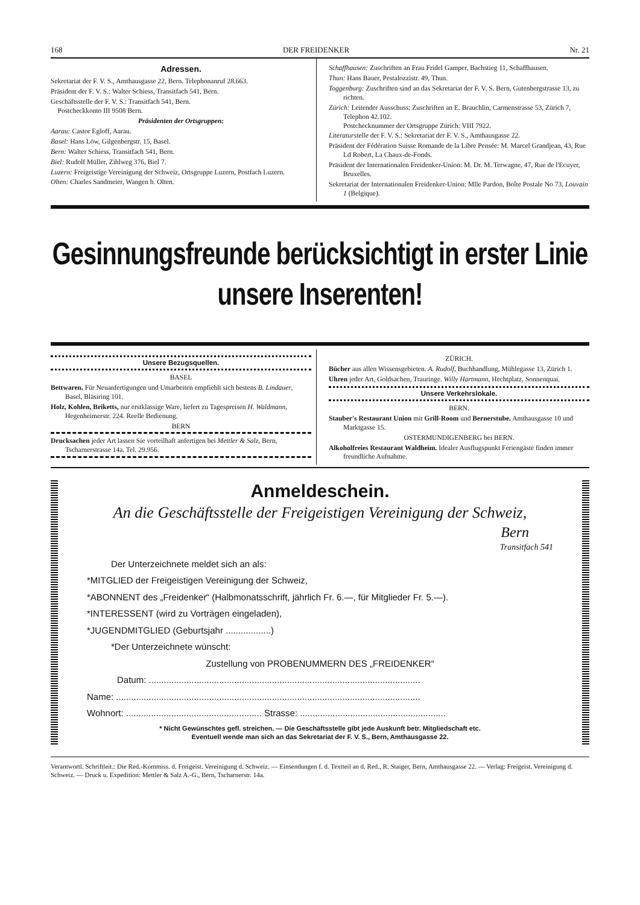168 DER FREIDENKER Nr. 21
Adressen.
Sekretariat der F. V. S., Amthausgasse 22, Bern. Telephonanruf 28.663.
Präsident der F. V. S.: Walter Schiess, Transitfach 541, Bern.
Geschäftsstelle der F. V. S.: Transitfach 541, Bern.
Postcheckkonto III 9508 Bern.
Präsidenten der Ortsgruppen:
Aarau: Castor Egloff, Aarau.
Basel: Hans Löw, Gilgenbergstr. 15, Basel.
Bern: Walter Schiess, Transitfach 541, Bern.
Biel: Rudolf Müller, Zihlweg 376, Biel 7.
Luzern: Freigeistige Vereinigung der Schweiz, Ortsgruppe Luzern, Postfach Luzern.
Olten: Charles Sandmeier, Wangen b. Olten.
Schaffhausen: Zuschriften an Frau Fridel Gamper, Bachstieg 11, Schaffhausen.
Thun: Hans Bauer, Pestalozzistr. 49, Thun.
Toggenburg: Zuschriften sind an das Sekretariat der F. V. S. Bern, Gutenbergstrasse 13, zu richten.
Zürich: Leitender Ausschuss: Zuschriften an E. Brauchlin, Carmenstrasse 53, Zürich 7, Telephon 42.102.
Postchecknummer der Ortsgruppe Zürich: VIII 7922.
Literaturstelle der F. V. S.: Sekretariat der F. V. S., Amthausgasse 22.
Präsident der Fédération Suisse Romande de la Libre Pensée: M. Marcel Grandjean, 43, Rue Ld Robert, La Chaux-de-Fonds.
Präsident der Internationalen Freidenker-Union: M. Dr. M. Terwagne, 47, Rue de l'Ecuyer, Bruxelles.
Sekretariat der Internationalen Freidenker-Union: Mlle Pardon, Boîte Postale No 73, Louvain 1 (Belgique).
Gesinnungsfreunde berücksichtigt in erster Linie unsere Inserenten!
Unsere Bezugsquellen.
BASEL
Bettwaren. Für Neuanfertigungen und Umarbeiten empfiehlt sich bestens B. Lindauer, Basel, Bläsiring 101.
Holz, Kohlen, Briketts, nur erstklassige Ware, liefert zu Tagespreisen H. Waldmann, Hegenheimerstr. 224. Reelle Bedienung.
BERN
Drucksachen jeder Art lassen Sie vorteilhaft anfertigen bei Mettler & Salz, Bern, Tscharnerstrasse 14a. Tel. 29.956.
ZÜRICH.
Bücher aus allen Wissensgebieten. A. Rudolf, Buchhandlung, Mühlegasse 13, Zürich 1.
Uhren jeder Art, Goldsachen, Trauringe. Willy Hartmann, Hechtplatz, Sonnenquai.
Unsere Verkehrslokale.
BERN.
Stauber's Restaurant Union mit Grill-Room und Bernerstube. Amthausgasse 10 und Marktgasse 15.
OSTERMUNDIGENBERG bei BERN.
Alkoholfreies Restaurant Waldheim. Idealer Ausflugspunkt Feriengäste finden immer freundliche Aufnahme.
Anmeldeschein.
An die Geschäftsstelle der Freigeistigen Vereinigung der Schweiz,
Bern
Transitfach 541
Der Unterzeichnete meldet sich an als:
*MITGLIED der Freigeistigen Vereinigung der Schweiz,
*ABONNENT des „Freidenker“ (Halbmonatsschrift, jährlich Fr. 6.—, für Mitglieder Fr. 5.—).
*INTERESSENT (wird zu Vorträgen eingeladen),
*JUGENDMITGLIED (Geburtsjahr ..................)
*Der Unterzeichnete wünscht:
Zustellung von PROBENUMMERN DES „FREIDENKER“
Datum: ............................................................................................................
Name: .........................................................................................................................
Wohnort: ...................................................... Strasse: ..........................................................
* Nicht Gewünschtes gefl. streichen. — Die Geschäftsstelle gibt jede Auskunft betr. Mitgliedschaft etc.
Eventuell wende man sich an das Sekretariat der F. V. S., Bern, Amthausgasse 22.
Verantwortl. Schriftleit.: Die Red.-Kommiss. d. Freigeist. Vereinigung d. Schweiz. — Einsendungen f. d. Textteil an d. Red., R. Staiger, Bern, Amthausgasse 22. — Verlag: Freigeist. Vereinigung d. Schweiz. — Druck u. Expedition: Mettler & Salz A.-G., Bern, Tscharnerstr. 14a.